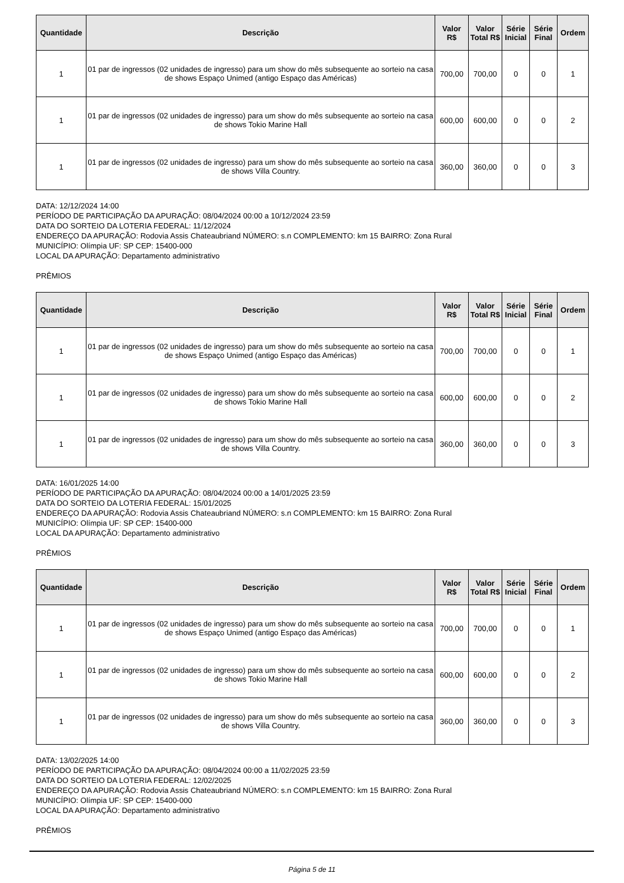| Quantidade | Descrição | Valor R$ | Valor Total R$ | Série Inicial | Série Final | Ordem |
| --- | --- | --- | --- | --- | --- | --- |
| 1 | 01 par de ingressos (02 unidades de ingresso) para um show do mês subsequente ao sorteio na casa de shows Espaço Unimed (antigo Espaço das Américas) | 700,00 | 700,00 | 0 | 0 | 1 |
| 1 | 01 par de ingressos (02 unidades de ingresso) para um show do mês subsequente ao sorteio na casa de shows Tokio Marine Hall | 600,00 | 600,00 | 0 | 0 | 2 |
| 1 | 01 par de ingressos (02 unidades de ingresso) para um show do mês subsequente ao sorteio na casa de shows Villa Country. | 360,00 | 360,00 | 0 | 0 | 3 |
DATA: 12/12/2024 14:00
PERÍODO DE PARTICIPAÇÃO DA APURAÇÃO: 08/04/2024 00:00 a 10/12/2024 23:59
DATA DO SORTEIO DA LOTERIA FEDERAL: 11/12/2024
ENDEREÇO DA APURAÇÃO: Rodovia Assis Chateaubriand NÚMERO: s.n COMPLEMENTO: km 15 BAIRRO: Zona Rural
MUNICÍPIO: Olímpia UF: SP CEP: 15400-000
LOCAL DA APURAÇÃO: Departamento administrativo
PRÊMIOS
| Quantidade | Descrição | Valor R$ | Valor Total R$ | Série Inicial | Série Final | Ordem |
| --- | --- | --- | --- | --- | --- | --- |
| 1 | 01 par de ingressos (02 unidades de ingresso) para um show do mês subsequente ao sorteio na casa de shows Espaço Unimed (antigo Espaço das Américas) | 700,00 | 700,00 | 0 | 0 | 1 |
| 1 | 01 par de ingressos (02 unidades de ingresso) para um show do mês subsequente ao sorteio na casa de shows Tokio Marine Hall | 600,00 | 600,00 | 0 | 0 | 2 |
| 1 | 01 par de ingressos (02 unidades de ingresso) para um show do mês subsequente ao sorteio na casa de shows Villa Country. | 360,00 | 360,00 | 0 | 0 | 3 |
DATA: 16/01/2025 14:00
PERÍODO DE PARTICIPAÇÃO DA APURAÇÃO: 08/04/2024 00:00 a 14/01/2025 23:59
DATA DO SORTEIO DA LOTERIA FEDERAL: 15/01/2025
ENDEREÇO DA APURAÇÃO: Rodovia Assis Chateaubriand NÚMERO: s.n COMPLEMENTO: km 15 BAIRRO: Zona Rural
MUNICÍPIO: Olímpia UF: SP CEP: 15400-000
LOCAL DA APURAÇÃO: Departamento administrativo
PRÊMIOS
| Quantidade | Descrição | Valor R$ | Valor Total R$ | Série Inicial | Série Final | Ordem |
| --- | --- | --- | --- | --- | --- | --- |
| 1 | 01 par de ingressos (02 unidades de ingresso) para um show do mês subsequente ao sorteio na casa de shows Espaço Unimed (antigo Espaço das Américas) | 700,00 | 700,00 | 0 | 0 | 1 |
| 1 | 01 par de ingressos (02 unidades de ingresso) para um show do mês subsequente ao sorteio na casa de shows Tokio Marine Hall | 600,00 | 600,00 | 0 | 0 | 2 |
| 1 | 01 par de ingressos (02 unidades de ingresso) para um show do mês subsequente ao sorteio na casa de shows Villa Country. | 360,00 | 360,00 | 0 | 0 | 3 |
DATA: 13/02/2025 14:00
PERÍODO DE PARTICIPAÇÃO DA APURAÇÃO: 08/04/2024 00:00 a 11/02/2025 23:59
DATA DO SORTEIO DA LOTERIA FEDERAL: 12/02/2025
ENDEREÇO DA APURAÇÃO: Rodovia Assis Chateaubriand NÚMERO: s.n COMPLEMENTO: km 15 BAIRRO: Zona Rural
MUNICÍPIO: Olímpia UF: SP CEP: 15400-000
LOCAL DA APURAÇÃO: Departamento administrativo
PRÊMIOS
Página 5 de 11